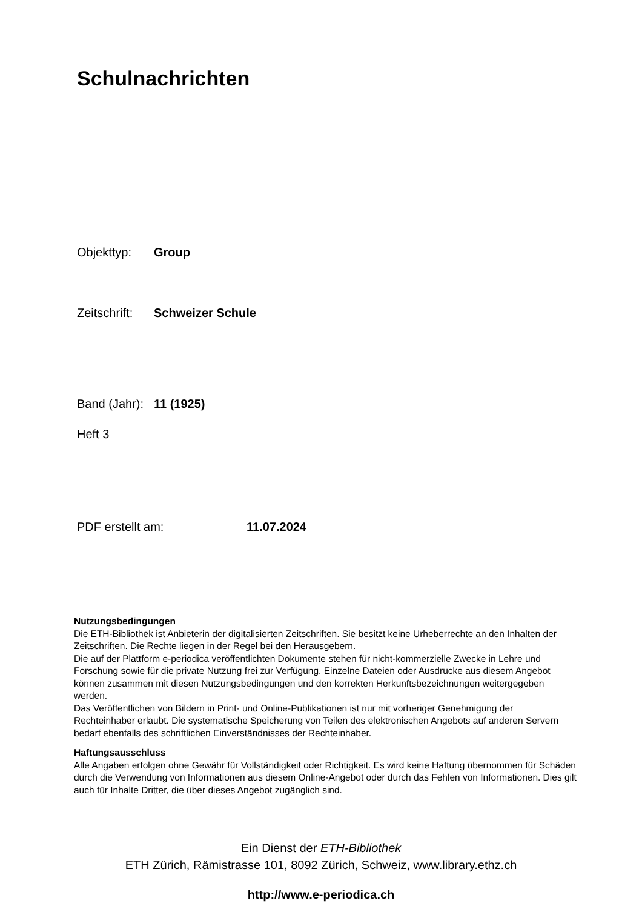Schulnachrichten
Objekttyp: Group
Zeitschrift: Schweizer Schule
Band (Jahr): 11 (1925)
Heft 3
PDF erstellt am: 11.07.2024
Nutzungsbedingungen
Die ETH-Bibliothek ist Anbieterin der digitalisierten Zeitschriften. Sie besitzt keine Urheberrechte an den Inhalten der Zeitschriften. Die Rechte liegen in der Regel bei den Herausgebern.
Die auf der Plattform e-periodica veröffentlichten Dokumente stehen für nicht-kommerzielle Zwecke in Lehre und Forschung sowie für die private Nutzung frei zur Verfügung. Einzelne Dateien oder Ausdrucke aus diesem Angebot können zusammen mit diesen Nutzungsbedingungen und den korrekten Herkunftsbezeichnungen weitergegeben werden.
Das Veröffentlichen von Bildern in Print- und Online-Publikationen ist nur mit vorheriger Genehmigung der Rechteinhaber erlaubt. Die systematische Speicherung von Teilen des elektronischen Angebots auf anderen Servern bedarf ebenfalls des schriftlichen Einverständnisses der Rechteinhaber.
Haftungsausschluss
Alle Angaben erfolgen ohne Gewähr für Vollständigkeit oder Richtigkeit. Es wird keine Haftung übernommen für Schäden durch die Verwendung von Informationen aus diesem Online-Angebot oder durch das Fehlen von Informationen. Dies gilt auch für Inhalte Dritter, die über dieses Angebot zugänglich sind.
Ein Dienst der ETH-Bibliothek
ETH Zürich, Rämistrasse 101, 8092 Zürich, Schweiz, www.library.ethz.ch
http://www.e-periodica.ch